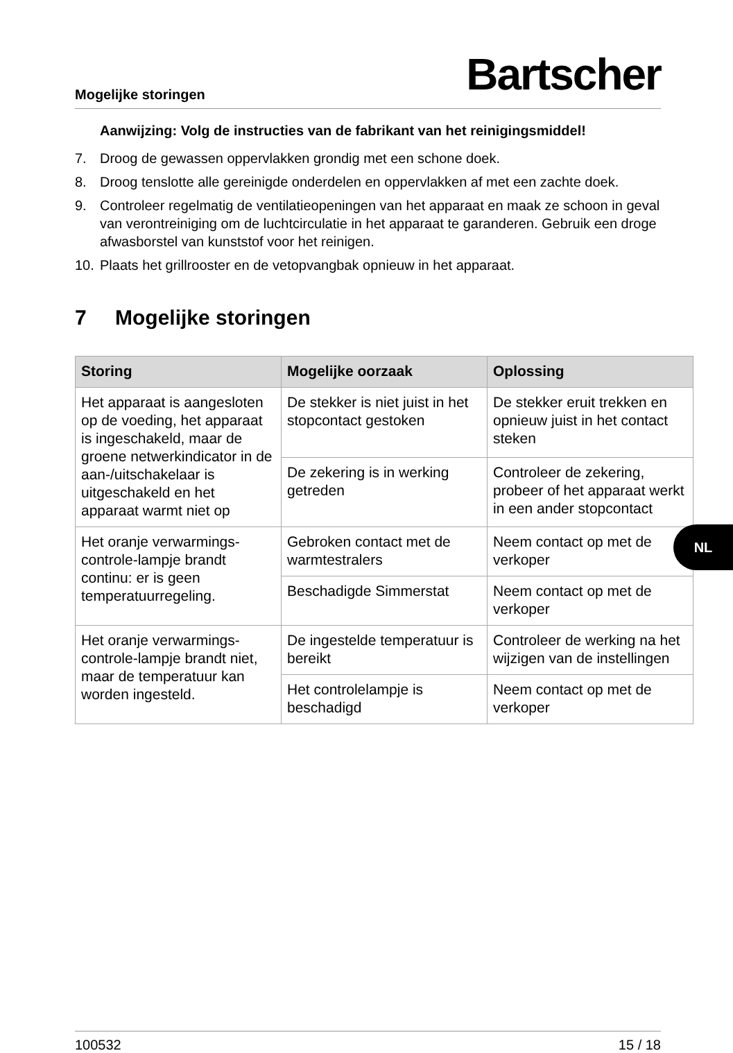Mogelijke storingen Bartscher
Aanwijzing: Volg de instructies van de fabrikant van het reinigingsmiddel!
7. Droog de gewassen oppervlakken grondig met een schone doek.
8. Droog tenslotte alle gereinigde onderdelen en oppervlakken af met een zachte doek.
9. Controleer regelmatig de ventilatieopeningen van het apparaat en maak ze schoon in geval van verontreiniging om de luchtcirculatie in het apparaat te garanderen. Gebruik een droge afwasborstel van kunststof voor het reinigen.
10. Plaats het grillrooster en de vetopvangbak opnieuw in het apparaat.
7 Mogelijke storingen
| Storing | Mogelijke oorzaak | Oplossing |
| --- | --- | --- |
| Het apparaat is aangesloten op de voeding, het apparaat is ingeschakeld, maar de groene netwerkindicator in de aan-/uitschakelaar is uitgeschakeld en het apparaat warmt niet op | De stekker is niet juist in het stopcontact gestoken | De stekker eruit trekken en opnieuw juist in het contact steken |
| | De zekering is in werking getreden | Controleer de zekering, probeer of het apparaat werkt in een ander stopcontact |
| Het oranje verwarmings-controle-lampje brandt continu: er is geen temperatuurregeling. | Gebroken contact met de warmtestralers | Neem contact op met de verkoper |
| | Beschadigde Simmerstat | Neem contact op met de verkoper |
| Het oranje verwarmings-controle-lampje brandt niet, maar de temperatuur kan worden ingesteld. | De ingestelde temperatuur is bereikt | Controleer de werking na het wijzigen van de instellingen |
| | Het controlelampje is beschadigd | Neem contact op met de verkoper |
NL
100532 15 / 18